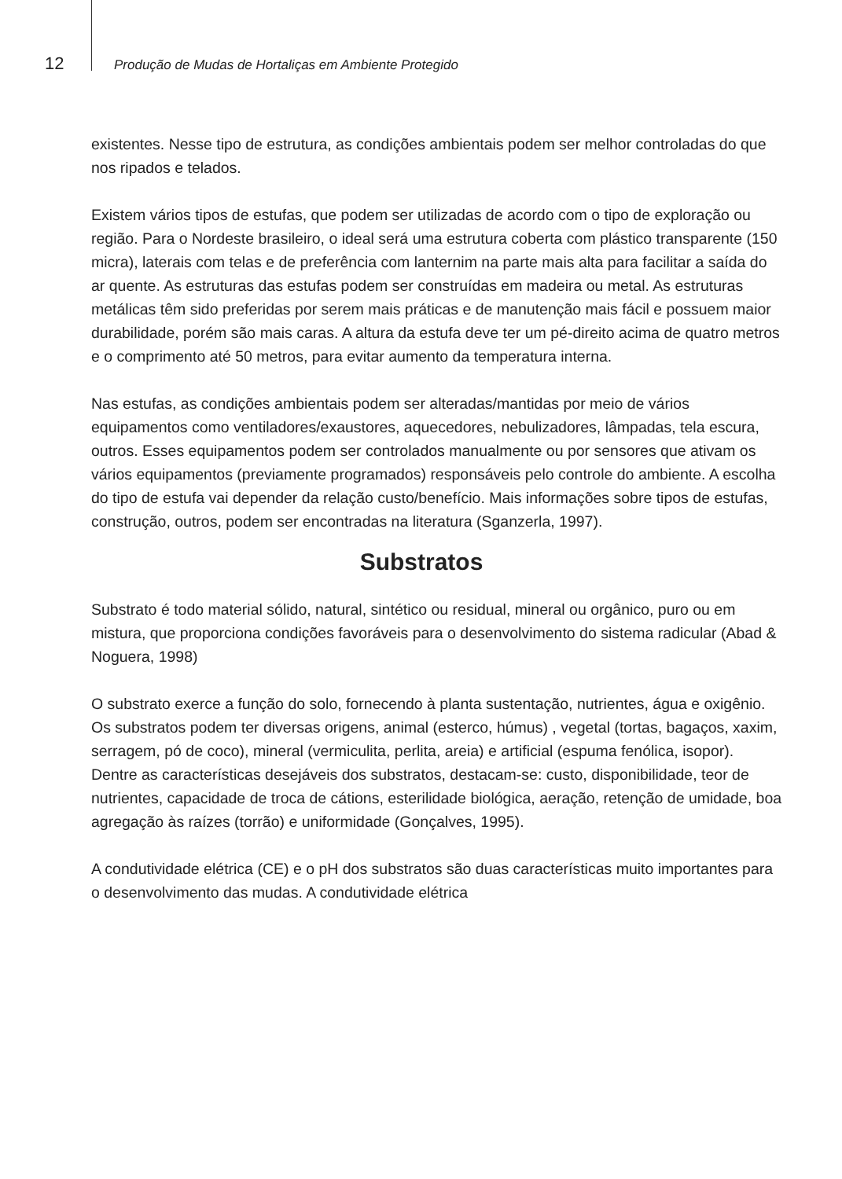12 Produção de Mudas de Hortaliças em Ambiente Protegido
existentes. Nesse tipo de estrutura, as condições ambientais podem ser melhor controladas do que nos ripados e telados.
Existem vários tipos de estufas, que podem ser utilizadas de acordo com o tipo de exploração ou região. Para o Nordeste brasileiro, o ideal será uma estrutura coberta com plástico transparente (150 micra), laterais com telas e de preferência com lanternim na parte mais alta para facilitar a saída do ar quente. As estruturas das estufas podem ser construídas em madeira ou metal. As estruturas metálicas têm sido preferidas por serem mais práticas e de manutenção mais fácil e possuem maior durabilidade, porém são mais caras. A altura da estufa deve ter um pé-direito acima de quatro metros e o comprimento até 50 metros, para evitar aumento da temperatura interna.
Nas estufas, as condições ambientais podem ser alteradas/mantidas por meio de vários equipamentos como ventiladores/exaustores, aquecedores, nebulizadores, lâmpadas, tela escura, outros. Esses equipamentos podem ser controlados manualmente ou por sensores que ativam os vários equipamentos (previamente programados) responsáveis pelo controle do ambiente. A escolha do tipo de estufa vai depender da relação custo/benefício. Mais informações sobre tipos de estufas, construção, outros, podem ser encontradas na literatura (Sganzerla, 1997).
Substratos
Substrato é todo material sólido, natural, sintético ou residual, mineral ou orgânico, puro ou em mistura, que proporciona condições favoráveis para o desenvolvimento do sistema radicular (Abad & Noguera, 1998)
O substrato exerce a função do solo, fornecendo à planta sustentação, nutrientes, água e oxigênio. Os substratos podem ter diversas origens, animal (esterco, húmus) , vegetal (tortas, bagaços, xaxim, serragem, pó de coco), mineral (vermiculita, perlita, areia) e artificial (espuma fenólica, isopor). Dentre as características desejáveis dos substratos, destacam-se: custo, disponibilidade, teor de nutrientes, capacidade de troca de cátions, esterilidade biológica, aeração, retenção de umidade, boa agregação às raízes (torrão) e uniformidade (Gonçalves, 1995).
A condutividade elétrica (CE) e o pH dos substratos são duas características muito importantes para o desenvolvimento das mudas. A condutividade elétrica